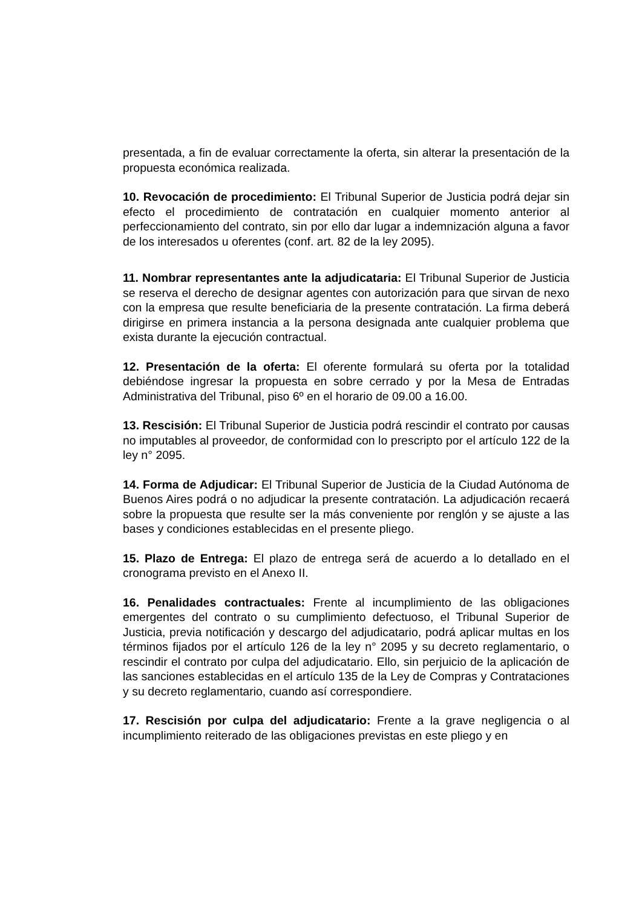presentada, a fin de evaluar correctamente la oferta, sin alterar la presentación de la propuesta económica realizada.
10. Revocación de procedimiento: El Tribunal Superior de Justicia podrá dejar sin efecto el procedimiento de contratación en cualquier momento anterior al perfeccionamiento del contrato, sin por ello dar lugar a indemnización alguna a favor de los interesados u oferentes (conf. art. 82 de la ley 2095).
11. Nombrar representantes ante la adjudicataria: El Tribunal Superior de Justicia se reserva el derecho de designar agentes con autorización para que sirvan de nexo con la empresa que resulte beneficiaria de la presente contratación. La firma deberá dirigirse en primera instancia a la persona designada ante cualquier problema que exista durante la ejecución contractual.
12. Presentación de la oferta: El oferente formulará su oferta por la totalidad debiéndose ingresar la propuesta en sobre cerrado y por la Mesa de Entradas Administrativa del Tribunal, piso 6º en el horario de 09.00 a 16.00.
13. Rescisión: El Tribunal Superior de Justicia podrá rescindir el contrato por causas no imputables al proveedor, de conformidad con lo prescripto por el artículo 122 de la ley n° 2095.
14. Forma de Adjudicar: El Tribunal Superior de Justicia de la Ciudad Autónoma de Buenos Aires podrá o no adjudicar la presente contratación. La adjudicación recaerá sobre la propuesta que resulte ser la más conveniente por renglón y se ajuste a las bases y condiciones establecidas en el presente pliego.
15. Plazo de Entrega: El plazo de entrega será de acuerdo a lo detallado en el cronograma previsto en el Anexo II.
16. Penalidades contractuales: Frente al incumplimiento de las obligaciones emergentes del contrato o su cumplimiento defectuoso, el Tribunal Superior de Justicia, previa notificación y descargo del adjudicatario, podrá aplicar multas en los términos fijados por el artículo 126 de la ley n° 2095 y su decreto reglamentario, o rescindir el contrato por culpa del adjudicatario. Ello, sin perjuicio de la aplicación de las sanciones establecidas en el artículo 135 de la Ley de Compras y Contrataciones y su decreto reglamentario, cuando así correspondiere.
17. Rescisión por culpa del adjudicatario: Frente a la grave negligencia o al incumplimiento reiterado de las obligaciones previstas en este pliego y en